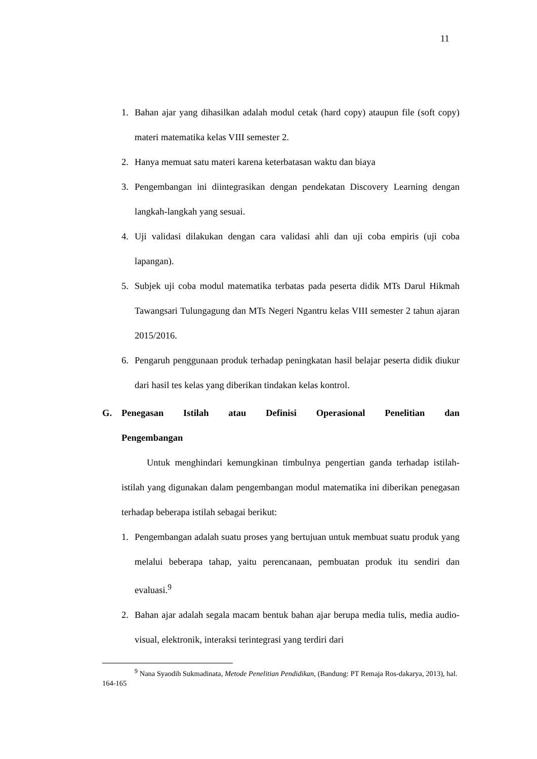11
1. Bahan ajar yang dihasilkan adalah modul cetak (hard copy) ataupun file (soft copy) materi matematika kelas VIII semester 2.
2. Hanya memuat satu materi karena keterbatasan waktu dan biaya
3. Pengembangan ini diintegrasikan dengan pendekatan Discovery Learning dengan langkah-langkah yang sesuai.
4. Uji validasi dilakukan dengan cara validasi ahli dan uji coba empiris (uji coba lapangan).
5. Subjek uji coba modul matematika terbatas pada peserta didik MTs Darul Hikmah Tawangsari Tulungagung dan MTs Negeri Ngantru kelas VIII semester 2 tahun ajaran 2015/2016.
6. Pengaruh penggunaan produk terhadap peningkatan hasil belajar peserta didik diukur dari hasil tes kelas yang diberikan tindakan kelas kontrol.
G. Penegasan Istilah atau Definisi Operasional Penelitian dan Pengembangan
Untuk menghindari kemungkinan timbulnya pengertian ganda terhadap istilah-istilah yang digunakan dalam pengembangan modul matematika ini diberikan penegasan terhadap beberapa istilah sebagai berikut:
1. Pengembangan adalah suatu proses yang bertujuan untuk membuat suatu produk yang melalui beberapa tahap, yaitu perencanaan, pembuatan produk itu sendiri dan evaluasi.<sup>9</sup>
2. Bahan ajar adalah segala macam bentuk bahan ajar berupa media tulis, media audio-visual, elektronik, interaksi terintegrasi yang terdiri dari
<sup>9</sup> Nana Syaodih Sukmadinata, Metode Penelitian Pendidikan, (Bandung: PT Remaja Ros-dakarya, 2013), hal. 164-165